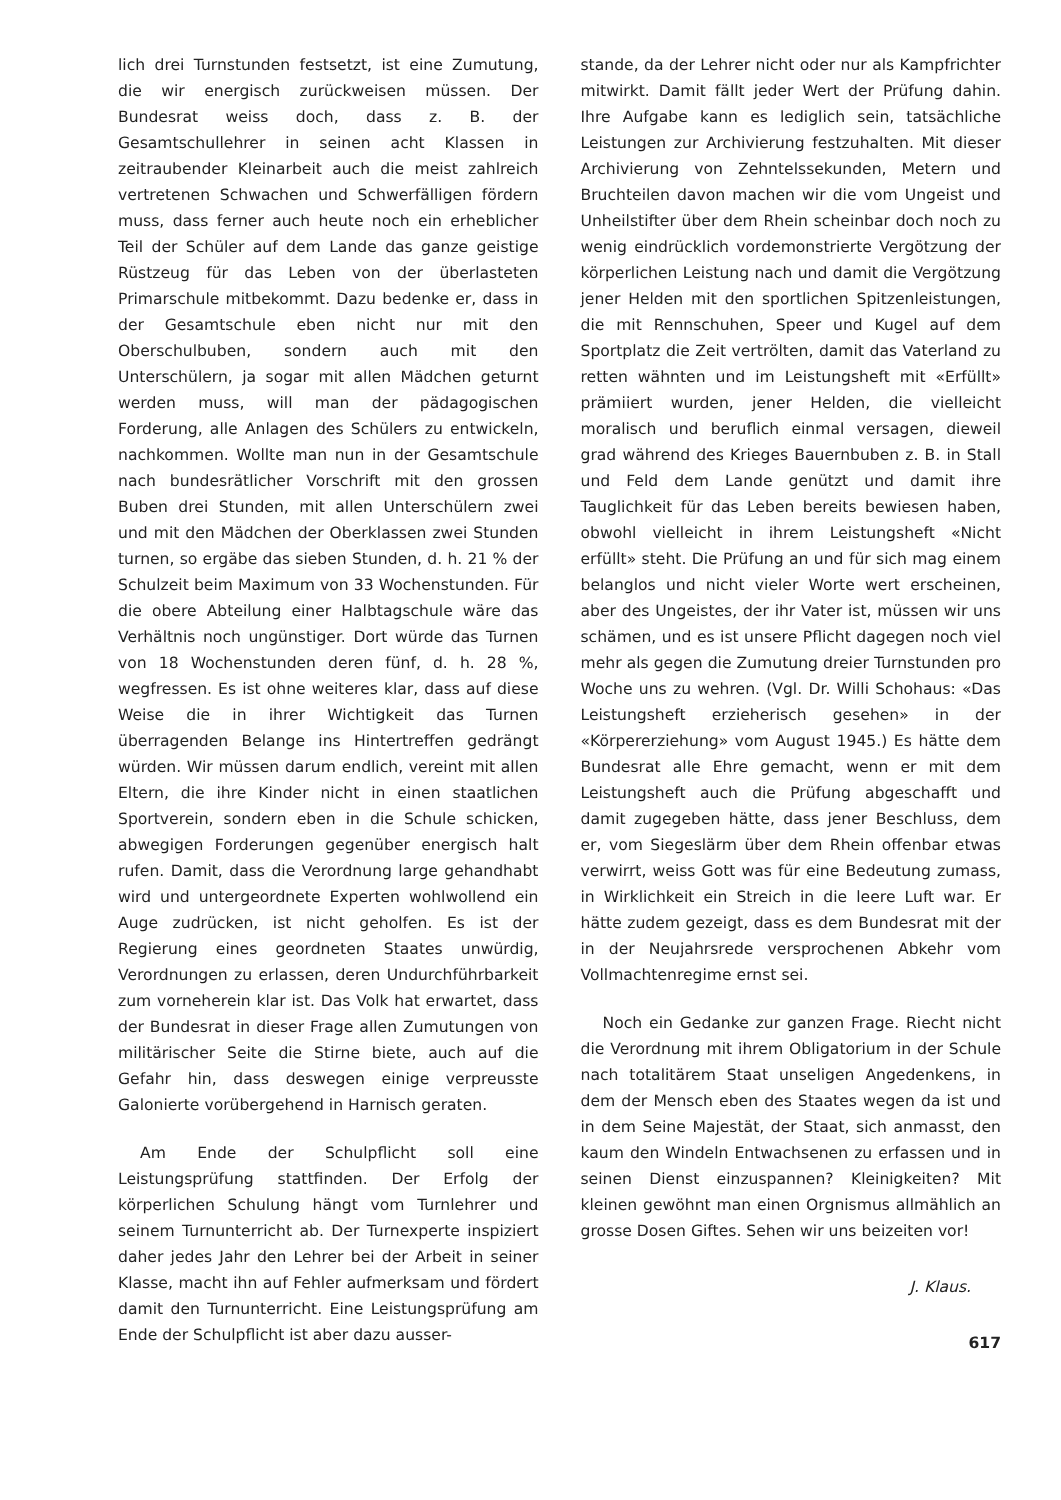lich drei Turnstunden festsetzt, ist eine Zumutung, die wir energisch zurückweisen müssen. Der Bundesrat weiss doch, dass z. B. der Gesamtschullehrer in seinen acht Klassen in zeitraubender Kleinarbeit auch die meist zahlreich vertretenen Schwachen und Schwerfälligen fördern muss, dass ferner auch heute noch ein erheblicher Teil der Schüler auf dem Lande das ganze geistige Rüstzeug für das Leben von der überlasteten Primarschule mitbekommt. Dazu bedenke er, dass in der Gesamtschule eben nicht nur mit den Oberschulbuben, sondern auch mit den Unterschülern, ja sogar mit allen Mädchen geturnt werden muss, will man der pädagogischen Forderung, alle Anlagen des Schülers zu entwickeln, nachkommen. Wollte man nun in der Gesamtschule nach bundesrätlicher Vorschrift mit den grossen Buben drei Stunden, mit allen Unterschülern zwei und mit den Mädchen der Oberklassen zwei Stunden turnen, so ergäbe das sieben Stunden, d. h. 21 % der Schulzeit beim Maximum von 33 Wochenstunden. Für die obere Abteilung einer Halbtagschule wäre das Verhältnis noch ungünstiger. Dort würde das Turnen von 18 Wochenstunden deren fünf, d. h. 28 %, wegfressen. Es ist ohne weiteres klar, dass auf diese Weise die in ihrer Wichtigkeit das Turnen überragenden Belange ins Hintertreffen gedrängt würden. Wir müssen darum endlich, vereint mit allen Eltern, die ihre Kinder nicht in einen staatlichen Sportverein, sondern eben in die Schule schicken, abwegigen Forderungen gegenüber energisch halt rufen. Damit, dass die Verordnung large gehandhabt wird und untergeordnete Experten wohlwollend ein Auge zudrücken, ist nicht geholfen. Es ist der Regierung eines geordneten Staates unwürdig, Verordnungen zu erlassen, deren Undurchführbarkeit zum vorneherein klar ist. Das Volk hat erwartet, dass der Bundesrat in dieser Frage allen Zumutungen von militärischer Seite die Stirne biete, auch auf die Gefahr hin, dass deswegen einige verpreusste Galonierte vorübergehend in Harnisch geraten.
Am Ende der Schulpflicht soll eine Leistungsprüfung stattfinden. Der Erfolg der körperlichen Schulung hängt vom Turnlehrer und seinem Turnunterricht ab. Der Turnexperte inspiziert daher jedes Jahr den Lehrer bei der Arbeit in seiner Klasse, macht ihn auf Fehler aufmerksam und fördert damit den Turnunterricht. Eine Leistungsprüfung am Ende der Schulpflicht ist aber dazu ausser-
stande, da der Lehrer nicht oder nur als Kampfrichter mitwirkt. Damit fällt jeder Wert der Prüfung dahin. Ihre Aufgabe kann es lediglich sein, tatsächliche Leistungen zur Archivierung festzuhalten. Mit dieser Archivierung von Zehntelssekunden, Metern und Bruchteilen davon machen wir die vom Ungeist und Unheilstifter über dem Rhein scheinbar doch noch zu wenig eindrücklich vordemonstrierte Vergötzung der körperlichen Leistung nach und damit die Vergötzung jener Helden mit den sportlichen Spitzenleistungen, die mit Rennschuhen, Speer und Kugel auf dem Sportplatz die Zeit vertrölten, damit das Vaterland zu retten wähnten und im Leistungsheft mit «Erfüllt» prämiiert wurden, jener Helden, die vielleicht moralisch und beruflich einmal versagen, dieweil grad während des Krieges Bauernbuben z. B. in Stall und Feld dem Lande genützt und damit ihre Tauglichkeit für das Leben bereits bewiesen haben, obwohl vielleicht in ihrem Leistungsheft «Nicht erfüllt» steht. Die Prüfung an und für sich mag einem belanglos und nicht vieler Worte wert erscheinen, aber des Ungeistes, der ihr Vater ist, müssen wir uns schämen, und es ist unsere Pflicht dagegen noch viel mehr als gegen die Zumutung dreier Turnstunden pro Woche uns zu wehren. (Vgl. Dr. Willi Schohaus: «Das Leistungsheft erzieherisch gesehen» in der «Körpererziehung» vom August 1945.) Es hätte dem Bundesrat alle Ehre gemacht, wenn er mit dem Leistungsheft auch die Prüfung abgeschafft und damit zugegeben hätte, dass jener Beschluss, dem er, vom Siegeslärm über dem Rhein offenbar etwas verwirrt, weiss Gott was für eine Bedeutung zumass, in Wirklichkeit ein Streich in die leere Luft war. Er hätte zudem gezeigt, dass es dem Bundesrat mit der in der Neujahrsrede versprochenen Abkehr vom Vollmachtenregime ernst sei.
Noch ein Gedanke zur ganzen Frage. Riecht nicht die Verordnung mit ihrem Obligatorium in der Schule nach totalitärem Staat unseligen Angedenkens, in dem der Mensch eben des Staates wegen da ist und in dem Seine Majestät, der Staat, sich anmasst, den kaum den Windeln Entwachsenen zu erfassen und in seinen Dienst einzuspannen? Kleinigkeiten? Mit kleinen gewöhnt man einen Orgnismus allmählich an grosse Dosen Giftes. Sehen wir uns beizeiten vor!
J. Klaus.
617